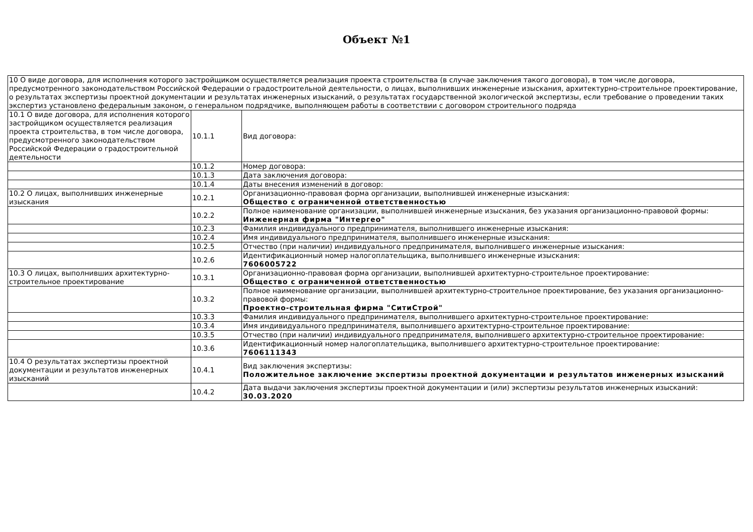Объект №1
| 10 О виде договора, для исполнения которого застройщиком осуществляется реализация проекта строительства (в случае заключения такого договора), в том числе договора, предусмотренного законодательством Российской Федерации о градостроительной деятельности, о лицах, выполнивших инженерные изыскания, архитектурно-строительное проектирование, о результатах экспертизы проектной документации и результатах инженерных изысканий, о результатах государственной экологической экспертизы, если требование о проведении таких экспертиз установлено федеральным законом, о генеральном подрядчике, выполняющем работы в соответствии с договором строительного подряда | | |
| 10.1 О виде договора, для исполнения которого застройщиком осуществляется реализация проекта строительства, в том числе договора, предусмотренного законодательством Российской Федерации о градостроительной деятельности | 10.1.1 | Вид договора: |
| | 10.1.2 | Номер договора: |
| | 10.1.3 | Дата заключения договора: |
| | 10.1.4 | Даты внесения изменений в договор: |
| 10.2 О лицах, выполнивших инженерные изыскания | 10.2.1 | Организационно-правовая форма организации, выполнившей инженерные изыскания: Общество с ограниченной ответственностью |
| | 10.2.2 | Полное наименование организации, выполнившей инженерные изыскания, без указания организационно-правовой формы: Инженерная фирма "Интергео" |
| | 10.2.3 | Фамилия индивидуального предпринимателя, выполнившего инженерные изыскания: |
| | 10.2.4 | Имя индивидуального предпринимателя, выполнившего инженерные изыскания: |
| | 10.2.5 | Отчество (при наличии) индивидуального предпринимателя, выполнившего инженерные изыскания: |
| | 10.2.6 | Идентификационный номер налогоплательщика, выполнившего инженерные изыскания: 7606005722 |
| 10.3 О лицах, выполнивших архитектурно-строительное проектирование | 10.3.1 | Организационно-правовая форма организации, выполнившей архитектурно-строительное проектирование: Общество с ограниченной ответственностью |
| | 10.3.2 | Полное наименование организации, выполнившей архитектурно-строительное проектирование, без указания организационно-правовой формы: Проектно-строительная фирма "СитиСтрой" |
| | 10.3.3 | Фамилия индивидуального предпринимателя, выполнившего архитектурно-строительное проектирование: |
| | 10.3.4 | Имя индивидуального предпринимателя, выполнившего архитектурно-строительное проектирование: |
| | 10.3.5 | Отчество (при наличии) индивидуального предпринимателя, выполнившего архитектурно-строительное проектирование: |
| | 10.3.6 | Идентификационный номер налогоплательщика, выполнившего архитектурно-строительное проектирование: 7606111343 |
| 10.4 О результатах экспертизы проектной документации и результатов инженерных изысканий | 10.4.1 | Вид заключения экспертизы: Положительное заключение экспертизы проектной документации и результатов инженерных изысканий |
| | 10.4.2 | Дата выдачи заключения экспертизы проектной документации и (или) экспертизы результатов инженерных изысканий: 30.03.2020 |